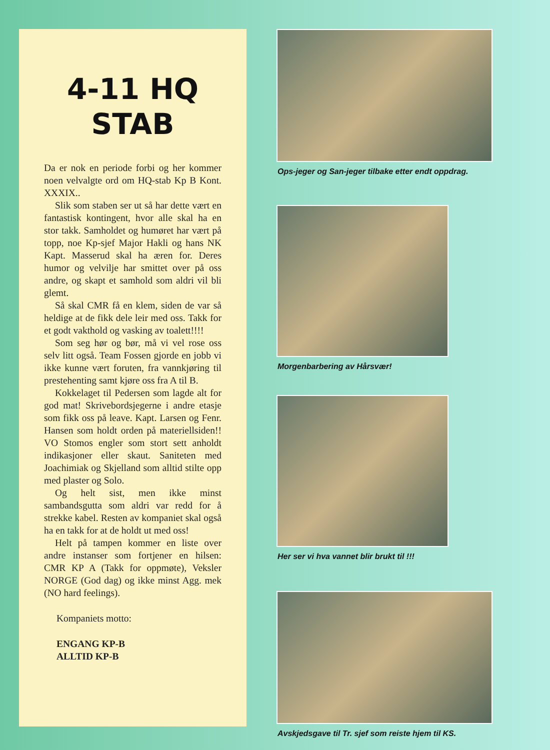4-11 HQ
STAB
Da er nok en periode forbi og her kommer noen velvalgte ord om HQ-stab Kp B Kont. XXXIX..
Slik som staben ser ut så har dette vært en fantastisk kontingent, hvor alle skal ha en stor takk. Samholdet og humøret har vært på topp, noe Kp-sjef Major Hakli og hans NK Kapt. Masserud skal ha æren for. Deres humor og velvilje har smittet over på oss andre, og skapt et samhold som aldri vil bli glemt.
Så skal CMR få en klem, siden de var så heldige at de fikk dele leir med oss. Takk for et godt vakthold og vasking av toalett!!!!
Som seg hør og bør, må vi vel rose oss selv litt også. Team Fossen gjorde en jobb vi ikke kunne vært foruten, fra vannkjøring til prestehenting samt kjøre oss fra A til B.
Kokkelaget til Pedersen som lagde alt for god mat! Skrivebordsjegerne i andre etasje som fikk oss på leave. Kapt. Larsen og Fenr. Hansen som holdt orden på materiellsiden!! VO Stomos engler som stort sett anholdt indikasjoner eller skaut. Saniteten med Joachimiak og Skjelland som alltid stilte opp med plaster og Solo.
Og helt sist, men ikke minst sambandsgutta som aldri var redd for å strekke kabel. Resten av kompaniet skal også ha en takk for at de holdt ut med oss!
Helt på tampen kommer en liste over andre instanser som fortjener en hilsen: CMR KP A (Takk for oppmøte), Veksler NORGE (God dag) og ikke minst Agg. mek (NO hard feelings).
Kompaniets motto:
ENGANG KP-B
ALLTID KP-B
Ops-jeger og San-jeger tilbake etter endt oppdrag.
Morgenbarbering av Hårsvær!
Her ser vi hva vannet blir brukt til !!!
Avskjedsgave til Tr. sjef som reiste hjem til KS.